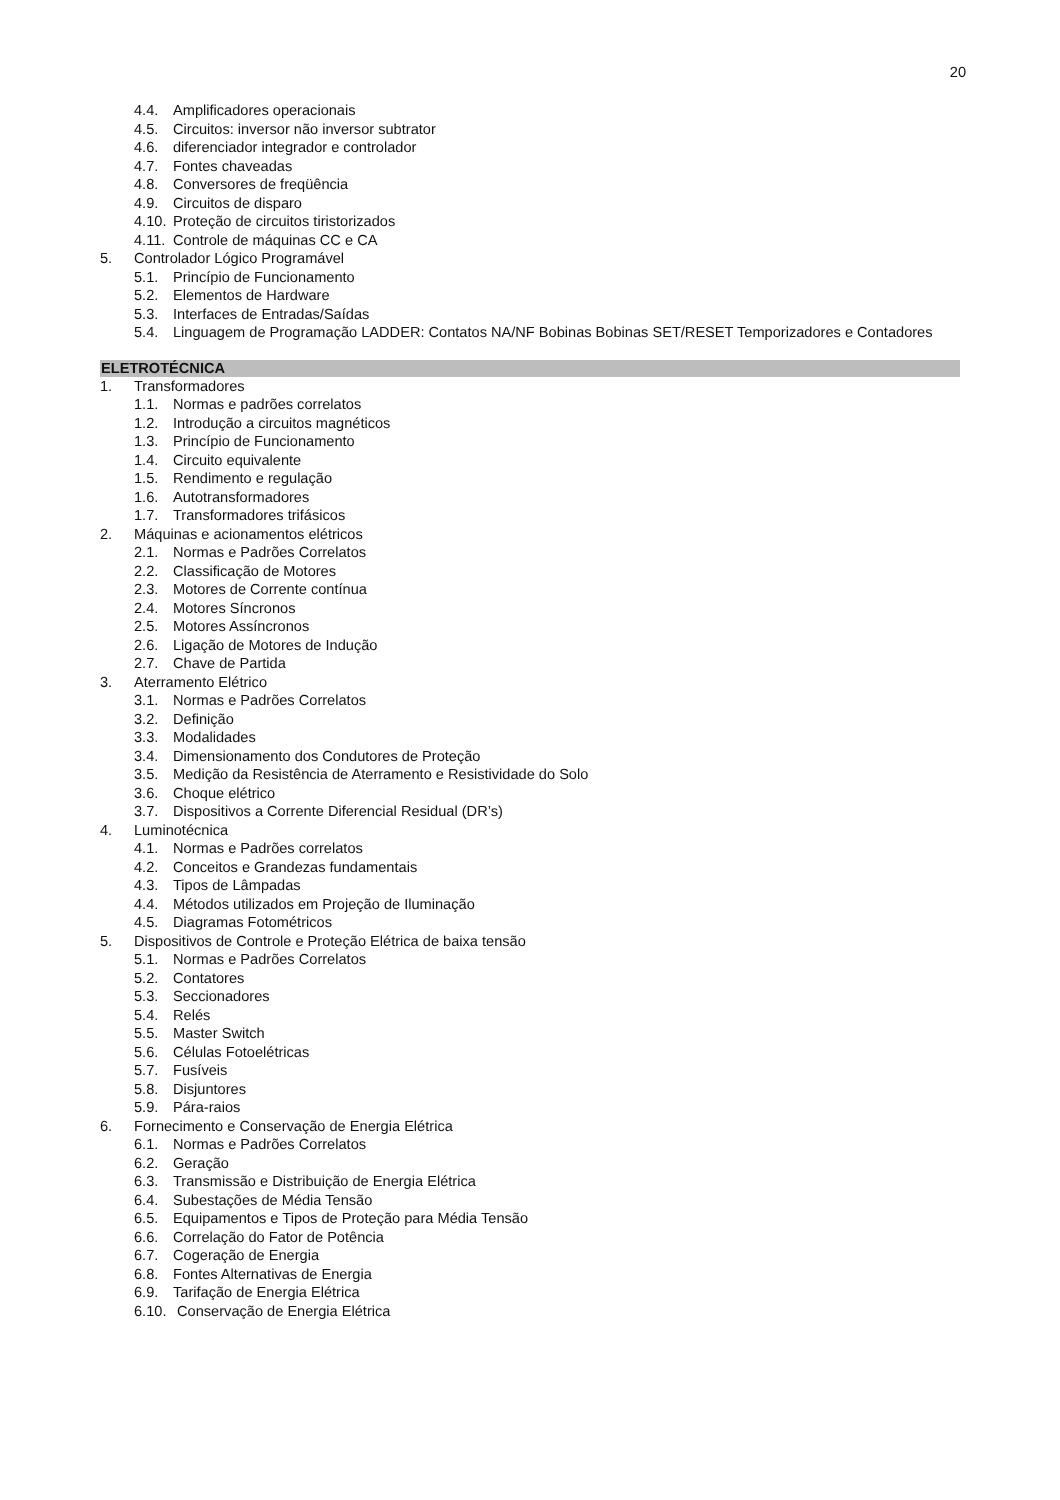20
4.4. Amplificadores operacionais
4.5. Circuitos: inversor não inversor subtrator
4.6. diferenciador integrador e controlador
4.7. Fontes chaveadas
4.8. Conversores de freqüência
4.9. Circuitos de disparo
4.10. Proteção de circuitos tiristorizados
4.11. Controle de máquinas CC e CA
5. Controlador Lógico Programável
5.1. Princípio de Funcionamento
5.2. Elementos de Hardware
5.3. Interfaces de Entradas/Saídas
5.4. Linguagem de Programação LADDER: Contatos NA/NF Bobinas Bobinas SET/RESET Temporizadores e Contadores
ELETROTÉCNICA
1. Transformadores
1.1. Normas e padrões correlatos
1.2. Introdução a circuitos magnéticos
1.3. Princípio de Funcionamento
1.4. Circuito equivalente
1.5. Rendimento e regulação
1.6. Autotransformadores
1.7. Transformadores trifásicos
2. Máquinas e acionamentos elétricos
2.1. Normas e Padrões Correlatos
2.2. Classificação de Motores
2.3. Motores de Corrente contínua
2.4. Motores Síncronos
2.5. Motores Assíncronos
2.6. Ligação de Motores de Indução
2.7. Chave de Partida
3. Aterramento Elétrico
3.1. Normas e Padrões Correlatos
3.2. Definição
3.3. Modalidades
3.4. Dimensionamento dos Condutores de Proteção
3.5. Medição da Resistência de Aterramento e Resistividade do Solo
3.6. Choque elétrico
3.7. Dispositivos a Corrente Diferencial Residual (DR’s)
4. Luminotécnica
4.1. Normas e Padrões correlatos
4.2. Conceitos e Grandezas fundamentais
4.3. Tipos de Lâmpadas
4.4. Métodos utilizados em Projeção de Iluminação
4.5. Diagramas Fotométricos
5. Dispositivos de Controle e Proteção Elétrica de baixa tensão
5.1. Normas e Padrões Correlatos
5.2. Contatores
5.3. Seccionadores
5.4. Relés
5.5. Master Switch
5.6. Células Fotoelétricas
5.7. Fusíveis
5.8. Disjuntores
5.9. Pára-raios
6. Fornecimento e Conservação de Energia Elétrica
6.1. Normas e Padrões Correlatos
6.2. Geração
6.3. Transmissão e Distribuição de Energia Elétrica
6.4. Subestações de Média Tensão
6.5. Equipamentos e Tipos de Proteção para Média Tensão
6.6. Correlação do Fator de Potência
6.7. Cogeração de Energia
6.8. Fontes Alternativas de Energia
6.9. Tarifação de Energia Elétrica
6.10. Conservação de Energia Elétrica